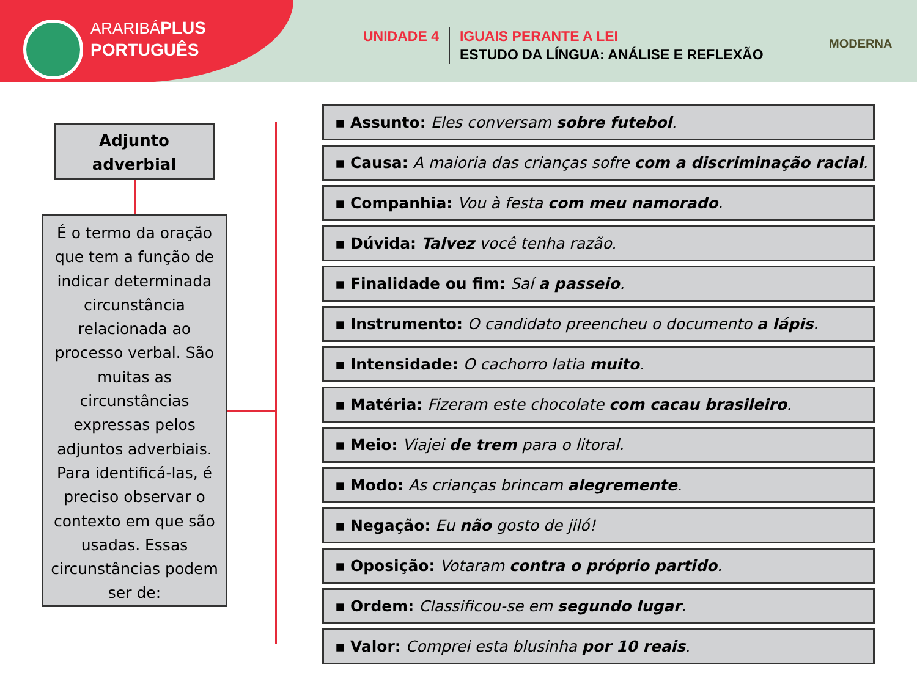ARARIBÁPLUS
PORTUGUÊS
UNIDADE 4 IGUAIS PERANTE A LEI
ESTUDO DA LÍNGUA: ANÁLISE E REFLEXÃO
MODERNA
Adjunto
adverbial
É o termo da oração que tem a função de indicar determinada circunstância relacionada ao processo verbal. São muitas as circunstâncias expressas pelos adjuntos adverbiais. Para identificá-las, é preciso observar o contexto em que são usadas. Essas circunstâncias podem ser de:
▪ Assunto: Eles conversam sobre futebol.
▪ Causa: A maioria das crianças sofre com a discriminação racial.
▪ Companhia: Vou à festa com meu namorado.
▪ Dúvida: Talvez você tenha razão.
▪ Finalidade ou fim: Saí a passeio.
▪ Instrumento: O candidato preencheu o documento a lápis.
▪ Intensidade: O cachorro latia muito.
▪ Matéria: Fizeram este chocolate com cacau brasileiro.
▪ Meio: Viajei de trem para o litoral.
▪ Modo: As crianças brincam alegremente.
▪ Negação: Eu não gosto de jiló!
▪ Oposição: Votaram contra o próprio partido.
▪ Ordem: Classificou-se em segundo lugar.
▪ Valor: Comprei esta blusinha por 10 reais.